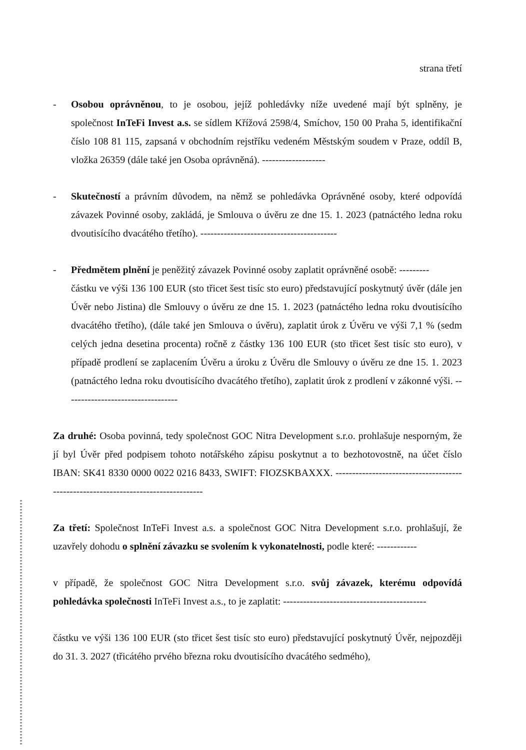strana třetí
- Osobou oprávněnou, to je osobou, jejíž pohledávky níže uvedené mají být splněny, je společnost InTeFi Invest a.s. se sídlem Křížová 2598/4, Smíchov, 150 00 Praha 5, identifikační číslo 108 81 115, zapsaná v obchodním rejstříku vedeném Městským soudem v Praze, oddíl B, vložka 26359 (dále také jen Osoba oprávněná). -------------------
- Skutečností a právním důvodem, na němž se pohledávka Oprávněné osoby, které odpovídá závazek Povinné osoby, zakládá, je Smlouva o úvěru ze dne 15. 1. 2023 (patnáctého ledna roku dvoutisícího dvacátého třetího). -----------------------------------------
- Předmětem plnění je peněžitý závazek Povinné osoby zaplatit oprávněné osobě: ---------
částku ve výši 136 100 EUR (sto třicet šest tisíc sto euro) představující poskytnutý úvěr (dále jen Úvěr nebo Jistina) dle Smlouvy o úvěru ze dne 15. 1. 2023 (patnáctého ledna roku dvoutisícího dvacátého třetího), (dále také jen Smlouva o úvěru), zaplatit úrok z Úvěru ve výši 7,1 % (sedm celých jedna desetina procenta) ročně z částky 136 100 EUR (sto třicet šest tisíc sto euro), v případě prodlení se zaplacením Úvěru a úroku z Úvěru dle Smlouvy o úvěru ze dne 15. 1. 2023 (patnáctého ledna roku dvoutisícího dvacátého třetího), zaplatit úrok z prodlení v zákonné výši. ----------------------------------
Za druhé: Osoba povinná, tedy společnost GOC Nitra Development s.r.o. prohlašuje nesporným, že jí byl Úvěr před podpisem tohoto notářského zápisu poskytnut a to bezhotovostně, na účet číslo IBAN: SK41 8330 0000 0022 0216 8433, SWIFT: FIOZSKBAXXX. -----------------------------------------------------------------------------------
Za třetí: Společnost InTeFi Invest a.s. a společnost GOC Nitra Development s.r.o. prohlašují, že uzavřely dohodu o splnění závazku se svolením k vykonatelnosti, podle které: ------------
v případě, že společnost GOC Nitra Development s.r.o. svůj závazek, kterému odpovídá pohledávka společnosti InTeFi Invest a.s., to je zaplatit: -------------------------------------------
částku ve výši 136 100 EUR (sto třicet šest tisíc sto euro) představující poskytnutý Úvěr, nejpozději do 31. 3. 2027 (třicátého prvého března roku dvoutisícího dvacátého sedmého),